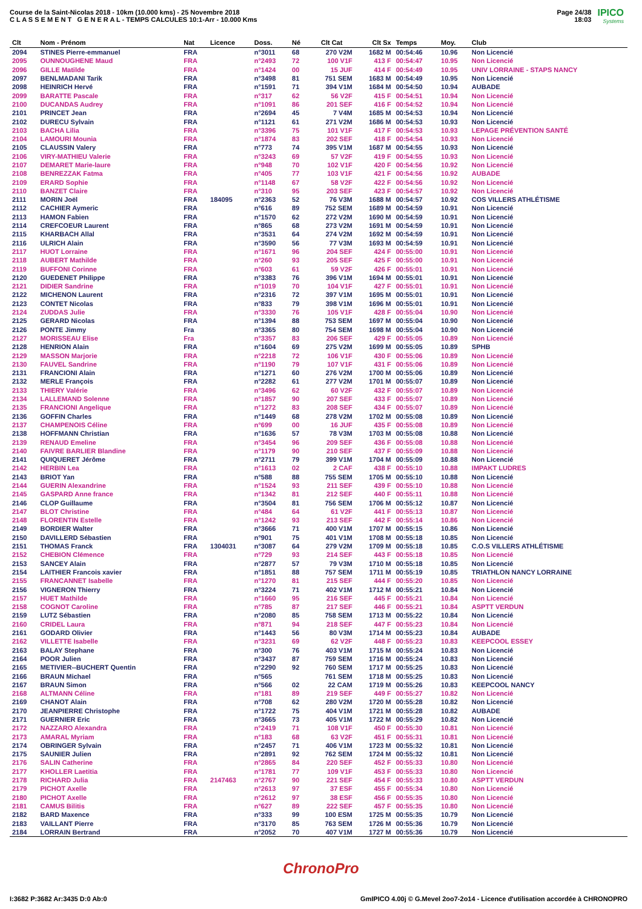Course de la Saint-Nicolas 2018 - 10km (10.000 kms) - 25 Novembre 2018
C L A S S E M E N T G E N E R A L - TEMPS CALCULES 10:1-Arr - 10.000 Kms
Page 24/38
18:03
IPICO
Systems
| Clt | Nom - Prénom | Nat | Licence | Doss. | Né | Clt Cat | Clt Sx | Temps | Moy. | Club |
| --- | --- | --- | --- | --- | --- | --- | --- | --- | --- | --- |
| 2094 | STINES Pierre-emmanuel | FRA | | n°3011 | 68 | 270 V2M | 1682 M | 00:54:46 | 10.96 | Non Licencié |
| 2095 | OUNNOUGHENE Maud | FRA | | n°2493 | 72 | 100 V1F | 413 F | 00:54:47 | 10.95 | Non Licencié |
| 2096 | GILLE Matilde | FRA | | n°1424 | 00 | 15 JUF | 414 F | 00:54:49 | 10.95 | UNIV LORRAINE - STAPS NANCY |
| 2097 | BENLMADANI Tarik | FRA | | n°3498 | 81 | 751 SEM | 1683 M | 00:54:49 | 10.95 | Non Licencié |
| 2098 | HEINRICH Hervé | FRA | | n°1591 | 71 | 394 V1M | 1684 M | 00:54:50 | 10.94 | AUBADE |
| 2099 | BARATTE Pascale | FRA | | n°317 | 62 | 56 V2F | 415 F | 00:54:51 | 10.94 | Non Licencié |
| 2100 | DUCANDAS Audrey | FRA | | n°1091 | 86 | 201 SEF | 416 F | 00:54:52 | 10.94 | Non Licencié |
| 2101 | PRINCET Jean | FRA | | n°2694 | 45 | 7 V4M | 1685 M | 00:54:53 | 10.94 | Non Licencié |
| 2102 | DURECU Sylvain | FRA | | n°1121 | 61 | 271 V2M | 1686 M | 00:54:53 | 10.93 | Non Licencié |
| 2103 | BACHA Lilia | FRA | | n°3396 | 75 | 101 V1F | 417 F | 00:54:53 | 10.93 | LEPAGE PRÉVENTION SANTÉ |
| 2104 | LAMOURI Mounia | FRA | | n°1874 | 83 | 202 SEF | 418 F | 00:54:54 | 10.93 | Non Licencié |
| 2105 | CLAUSSIN Valery | FRA | | n°773 | 74 | 395 V1M | 1687 M | 00:54:55 | 10.93 | Non Licencié |
| 2106 | VIRY-MATHIEU Valerie | FRA | | n°3243 | 69 | 57 V2F | 419 F | 00:54:55 | 10.93 | Non Licencié |
| 2107 | DEMARET Marie-laure | FRA | | n°948 | 70 | 102 V1F | 420 F | 00:54:56 | 10.92 | Non Licencié |
| 2108 | BENREZZAK Fatma | FRA | | n°405 | 77 | 103 V1F | 421 F | 00:54:56 | 10.92 | AUBADE |
| 2109 | ERARD Sophie | FRA | | n°1148 | 67 | 58 V2F | 422 F | 00:54:56 | 10.92 | Non Licencié |
| 2110 | BANZET Claire | FRA | | n°310 | 95 | 203 SEF | 423 F | 00:54:57 | 10.92 | Non Licencié |
| 2111 | MORIN Joël | FRA | 184095 | n°2363 | 52 | 76 V3M | 1688 M | 00:54:57 | 10.92 | COS VILLERS ATHLÉTISME |
| 2112 | CACHIER Aymeric | FRA | | n°616 | 89 | 752 SEM | 1689 M | 00:54:59 | 10.91 | Non Licencié |
| 2113 | HAMON Fabien | FRA | | n°1570 | 62 | 272 V2M | 1690 M | 00:54:59 | 10.91 | Non Licencié |
| 2114 | CREFCOEUR Laurent | FRA | | n°865 | 68 | 273 V2M | 1691 M | 00:54:59 | 10.91 | Non Licencié |
| 2115 | KHARBACH Allal | FRA | | n°3531 | 64 | 274 V2M | 1692 M | 00:54:59 | 10.91 | Non Licencié |
| 2116 | ULRICH Alain | FRA | | n°3590 | 56 | 77 V3M | 1693 M | 00:54:59 | 10.91 | Non Licencié |
| 2117 | HUOT Lorraine | FRA | | n°1671 | 96 | 204 SEF | 424 F | 00:55:00 | 10.91 | Non Licencié |
| 2118 | AUBERT Mathilde | FRA | | n°260 | 93 | 205 SEF | 425 F | 00:55:00 | 10.91 | Non Licencié |
| 2119 | BUFFONI Corinne | FRA | | n°603 | 61 | 59 V2F | 426 F | 00:55:01 | 10.91 | Non Licencié |
| 2120 | GUEDENET Philippe | FRA | | n°3383 | 76 | 396 V1M | 1694 M | 00:55:01 | 10.91 | Non Licencié |
| 2121 | DIDIER Sandrine | FRA | | n°1019 | 70 | 104 V1F | 427 F | 00:55:01 | 10.91 | Non Licencié |
| 2122 | MICHENON Laurent | FRA | | n°2316 | 72 | 397 V1M | 1695 M | 00:55:01 | 10.91 | Non Licencié |
| 2123 | CONTET Nicolas | FRA | | n°833 | 79 | 398 V1M | 1696 M | 00:55:01 | 10.91 | Non Licencié |
| 2124 | ZUDDAS Julie | FRA | | n°3330 | 76 | 105 V1F | 428 F | 00:55:04 | 10.90 | Non Licencié |
| 2125 | GERARD Nicolas | FRA | | n°1394 | 88 | 753 SEM | 1697 M | 00:55:04 | 10.90 | Non Licencié |
| 2126 | PONTE Jimmy | Fra | | n°3365 | 80 | 754 SEM | 1698 M | 00:55:04 | 10.90 | Non Licencié |
| 2127 | MORISSEAU Elise | Fra | | n°3357 | 83 | 206 SEF | 429 F | 00:55:05 | 10.89 | Non Licencié |
| 2128 | HENRION Alain | FRA | | n°1604 | 69 | 275 V2M | 1699 M | 00:55:05 | 10.89 | SPHB |
| 2129 | MASSON Marjorie | FRA | | n°2218 | 72 | 106 V1F | 430 F | 00:55:06 | 10.89 | Non Licencié |
| 2130 | FAUVEL Sandrine | FRA | | n°1190 | 79 | 107 V1F | 431 F | 00:55:06 | 10.89 | Non Licencié |
| 2131 | FRANCIONI Alain | FRA | | n°1271 | 60 | 276 V2M | 1700 M | 00:55:06 | 10.89 | Non Licencié |
| 2132 | MERLE François | FRA | | n°2282 | 61 | 277 V2M | 1701 M | 00:55:07 | 10.89 | Non Licencié |
| 2133 | THIERY Valérie | FRA | | n°3496 | 62 | 60 V2F | 432 F | 00:55:07 | 10.89 | Non Licencié |
| 2134 | LALLEMAND Solenne | FRA | | n°1857 | 90 | 207 SEF | 433 F | 00:55:07 | 10.89 | Non Licencié |
| 2135 | FRANCIONI Angelique | FRA | | n°1272 | 83 | 208 SEF | 434 F | 00:55:07 | 10.89 | Non Licencié |
| 2136 | GOFFIN Charles | FRA | | n°1449 | 68 | 278 V2M | 1702 M | 00:55:08 | 10.89 | Non Licencié |
| 2137 | CHAMPENOIS Céline | FRA | | n°699 | 00 | 16 JUF | 435 F | 00:55:08 | 10.89 | Non Licencié |
| 2138 | HOFFMANN Christian | FRA | | n°1636 | 57 | 78 V3M | 1703 M | 00:55:08 | 10.88 | Non Licencié |
| 2139 | RENAUD Emeline | FRA | | n°3454 | 96 | 209 SEF | 436 F | 00:55:08 | 10.88 | Non Licencié |
| 2140 | FAIVRE BARLIER Blandine | FRA | | n°1179 | 90 | 210 SEF | 437 F | 00:55:09 | 10.88 | Non Licencié |
| 2141 | QUIQUERET Jérôme | FRA | | n°2711 | 79 | 399 V1M | 1704 M | 00:55:09 | 10.88 | Non Licencié |
| 2142 | HERBIN Lea | FRA | | n°1613 | 02 | 2 CAF | 438 F | 00:55:10 | 10.88 | IMPAKT LUDRES |
| 2143 | BRIOT Yan | FRA | | n°588 | 88 | 755 SEM | 1705 M | 00:55:10 | 10.88 | Non Licencié |
| 2144 | GUERIN Alexandrine | FRA | | n°1524 | 93 | 211 SEF | 439 F | 00:55:10 | 10.88 | Non Licencié |
| 2145 | GASPARD Anne france | FRA | | n°1342 | 81 | 212 SEF | 440 F | 00:55:11 | 10.88 | Non Licencié |
| 2146 | CLOP Guillaume | FRA | | n°3504 | 81 | 756 SEM | 1706 M | 00:55:12 | 10.87 | Non Licencié |
| 2147 | BLOT Christine | FRA | | n°484 | 64 | 61 V2F | 441 F | 00:55:13 | 10.87 | Non Licencié |
| 2148 | FLORENTIN Estelle | FRA | | n°1242 | 93 | 213 SEF | 442 F | 00:55:14 | 10.86 | Non Licencié |
| 2149 | BORDIER Walter | FRA | | n°3666 | 71 | 400 V1M | 1707 M | 00:55:15 | 10.86 | Non Licencié |
| 2150 | DAVILLERD Sébastien | FRA | | n°901 | 75 | 401 V1M | 1708 M | 00:55:18 | 10.85 | Non Licencié |
| 2151 | THOMAS Franck | FRA | 1304031 | n°3087 | 64 | 279 V2M | 1709 M | 00:55:18 | 10.85 | C.O.S VILLERS ATHLÉTISME |
| 2152 | CHEBION Clémence | FRA | | n°729 | 93 | 214 SEF | 443 F | 00:55:18 | 10.85 | Non Licencié |
| 2153 | SANCEY Alain | FRA | | n°2877 | 57 | 79 V3M | 1710 M | 00:55:18 | 10.85 | Non Licencié |
| 2154 | LAITHIER Francois xavier | FRA | | n°1851 | 88 | 757 SEM | 1711 M | 00:55:19 | 10.85 | TRIATHLON NANCY LORRAINE |
| 2155 | FRANCANNET Isabelle | FRA | | n°1270 | 81 | 215 SEF | 444 F | 00:55:20 | 10.85 | Non Licencié |
| 2156 | VIGNERON Thierry | FRA | | n°3224 | 71 | 402 V1M | 1712 M | 00:55:21 | 10.84 | Non Licencié |
| 2157 | HUET Mathilde | FRA | | n°1660 | 95 | 216 SEF | 445 F | 00:55:21 | 10.84 | Non Licencié |
| 2158 | COGNOT Caroline | FRA | | n°785 | 87 | 217 SEF | 446 F | 00:55:21 | 10.84 | ASPTT VERDUN |
| 2159 | LUTZ Sébastien | FRA | | n°2080 | 85 | 758 SEM | 1713 M | 00:55:22 | 10.84 | Non Licencié |
| 2160 | CRIDEL Laura | FRA | | n°871 | 94 | 218 SEF | 447 F | 00:55:23 | 10.84 | Non Licencié |
| 2161 | GODARD Olivier | FRA | | n°1443 | 56 | 80 V3M | 1714 M | 00:55:23 | 10.84 | AUBADE |
| 2162 | VILLETTE Isabelle | FRA | | n°3231 | 69 | 62 V2F | 448 F | 00:55:23 | 10.83 | KEEPCOOL ESSEY |
| 2163 | BALAY Stephane | FRA | | n°300 | 76 | 403 V1M | 1715 M | 00:55:24 | 10.83 | Non Licencié |
| 2164 | POOR Julien | FRA | | n°3437 | 87 | 759 SEM | 1716 M | 00:55:24 | 10.83 | Non Licencié |
| 2165 | METIVIER--BUCHERT Quentin | FRA | | n°2290 | 92 | 760 SEM | 1717 M | 00:55:25 | 10.83 | Non Licencié |
| 2166 | BRAUN Michael | FRA | | n°565 | | 761 SEM | 1718 M | 00:55:25 | 10.83 | Non Licencié |
| 2167 | BRAUN Simon | FRA | | n°566 | 02 | 22 CAM | 1719 M | 00:55:26 | 10.83 | KEEPCOOL NANCY |
| 2168 | ALTMANN Céline | FRA | | n°181 | 89 | 219 SEF | 449 F | 00:55:27 | 10.82 | Non Licencié |
| 2169 | CHANOT Alain | FRA | | n°708 | 62 | 280 V2M | 1720 M | 00:55:28 | 10.82 | Non Licencié |
| 2170 | JEANPIERRE Christophe | FRA | | n°1722 | 75 | 404 V1M | 1721 M | 00:55:28 | 10.82 | AUBADE |
| 2171 | GUERNIER Eric | FRA | | n°3665 | 73 | 405 V1M | 1722 M | 00:55:29 | 10.82 | Non Licencié |
| 2172 | NAZZARO Alexandra | FRA | | n°2419 | 71 | 108 V1F | 450 F | 00:55:30 | 10.81 | Non Licencié |
| 2173 | AMARAL Myriam | FRA | | n°183 | 68 | 63 V2F | 451 F | 00:55:31 | 10.81 | Non Licencié |
| 2174 | OBRINGER Sylvain | FRA | | n°2457 | 71 | 406 V1M | 1723 M | 00:55:32 | 10.81 | Non Licencié |
| 2175 | SAUNIER Julien | FRA | | n°2891 | 92 | 762 SEM | 1724 M | 00:55:32 | 10.81 | Non Licencié |
| 2176 | SALIN Catherine | FRA | | n°2865 | 84 | 220 SEF | 452 F | 00:55:33 | 10.80 | Non Licencié |
| 2177 | KHOLLER Laetitia | FRA | | n°1781 | 77 | 109 V1F | 453 F | 00:55:33 | 10.80 | Non Licencié |
| 2178 | RICHARD Julia | FRA | 2147463 | n°2767 | 90 | 221 SEF | 454 F | 00:55:33 | 10.80 | ASPTT VERDUN |
| 2179 | PICHOT Axelle | FRA | | n°2613 | 97 | 37 ESF | 455 F | 00:55:34 | 10.80 | Non Licencié |
| 2180 | PICHOT Axelle | FRA | | n°2612 | 97 | 38 ESF | 456 F | 00:55:35 | 10.80 | Non Licencié |
| 2181 | CAMUS Bilitis | FRA | | n°627 | 89 | 222 SEF | 457 F | 00:55:35 | 10.80 | Non Licencié |
| 2182 | BARD Maxence | FRA | | n°333 | 99 | 100 ESM | 1725 M | 00:55:35 | 10.79 | Non Licencié |
| 2183 | VAILLANT Pierre | FRA | | n°3170 | 85 | 763 SEM | 1726 M | 00:55:36 | 10.79 | Non Licencié |
| 2184 | LORRAIN Bertrand | FRA | | n°2052 | 70 | 407 V1M | 1727 M | 00:55:36 | 10.79 | Non Licencié |
ChronoPro
I:3682 P:3682 Ar:3435 D:0 Ab:0 GmIPICO 4.00j © G.Mevel 2oo7-2o14 - Licence d'utilisation accordée à CHRONOPRO